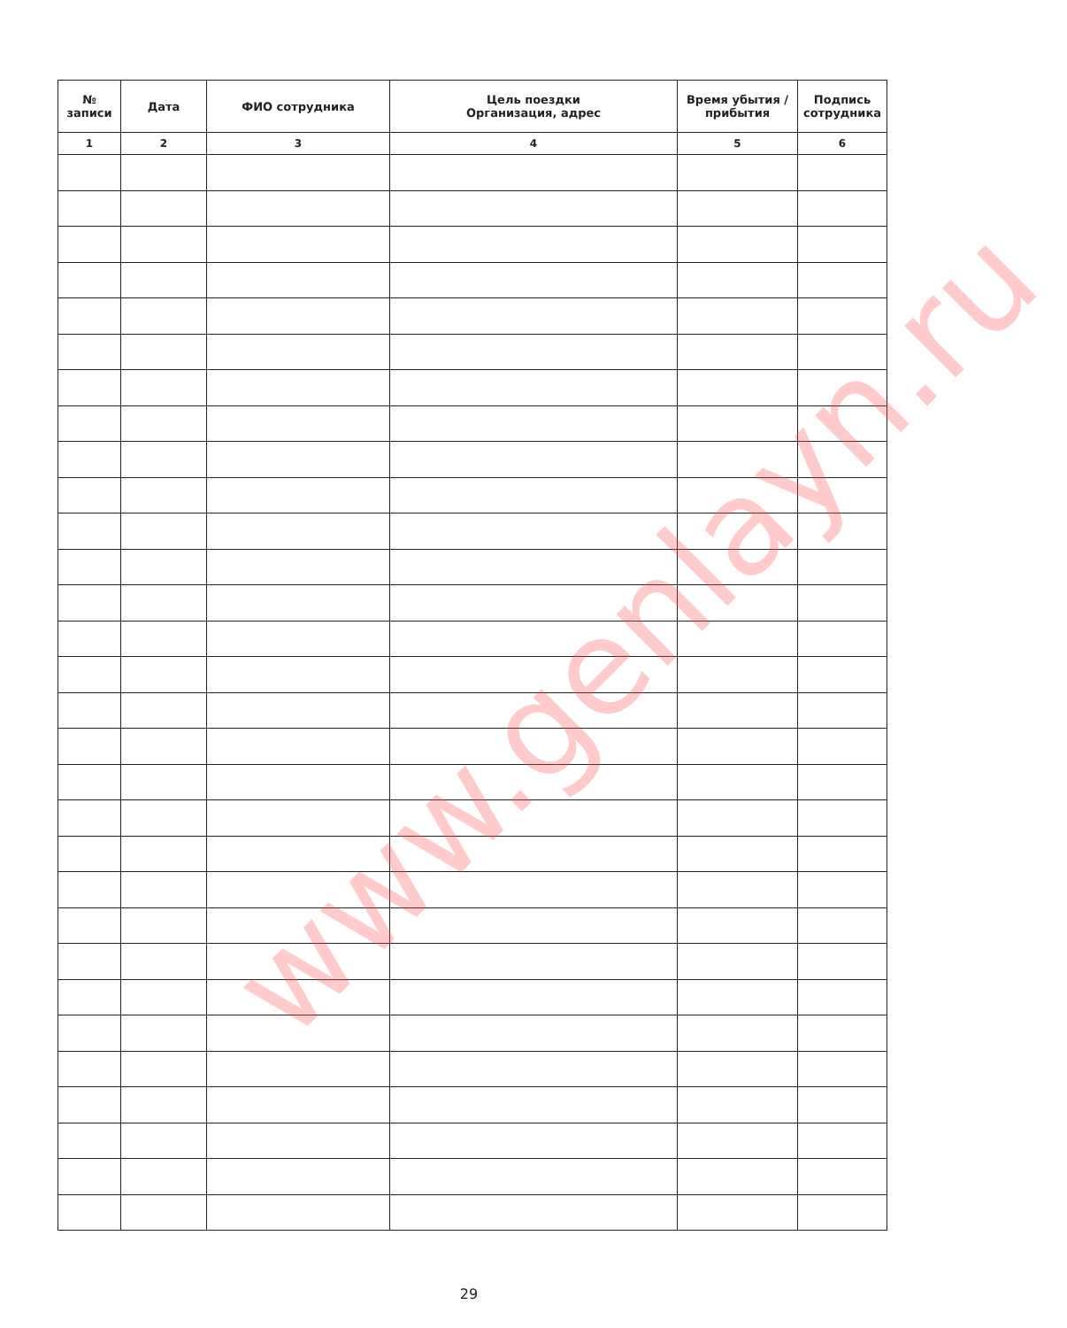| № записи | Дата | ФИО сотрудника | Цель поездки Организация, адрес | Время убытия / прибытия | Подпись сотрудника |
| --- | --- | --- | --- | --- | --- |
| 1 | 2 | 3 | 4 | 5 | 6 |
www.genlayn.ru
29